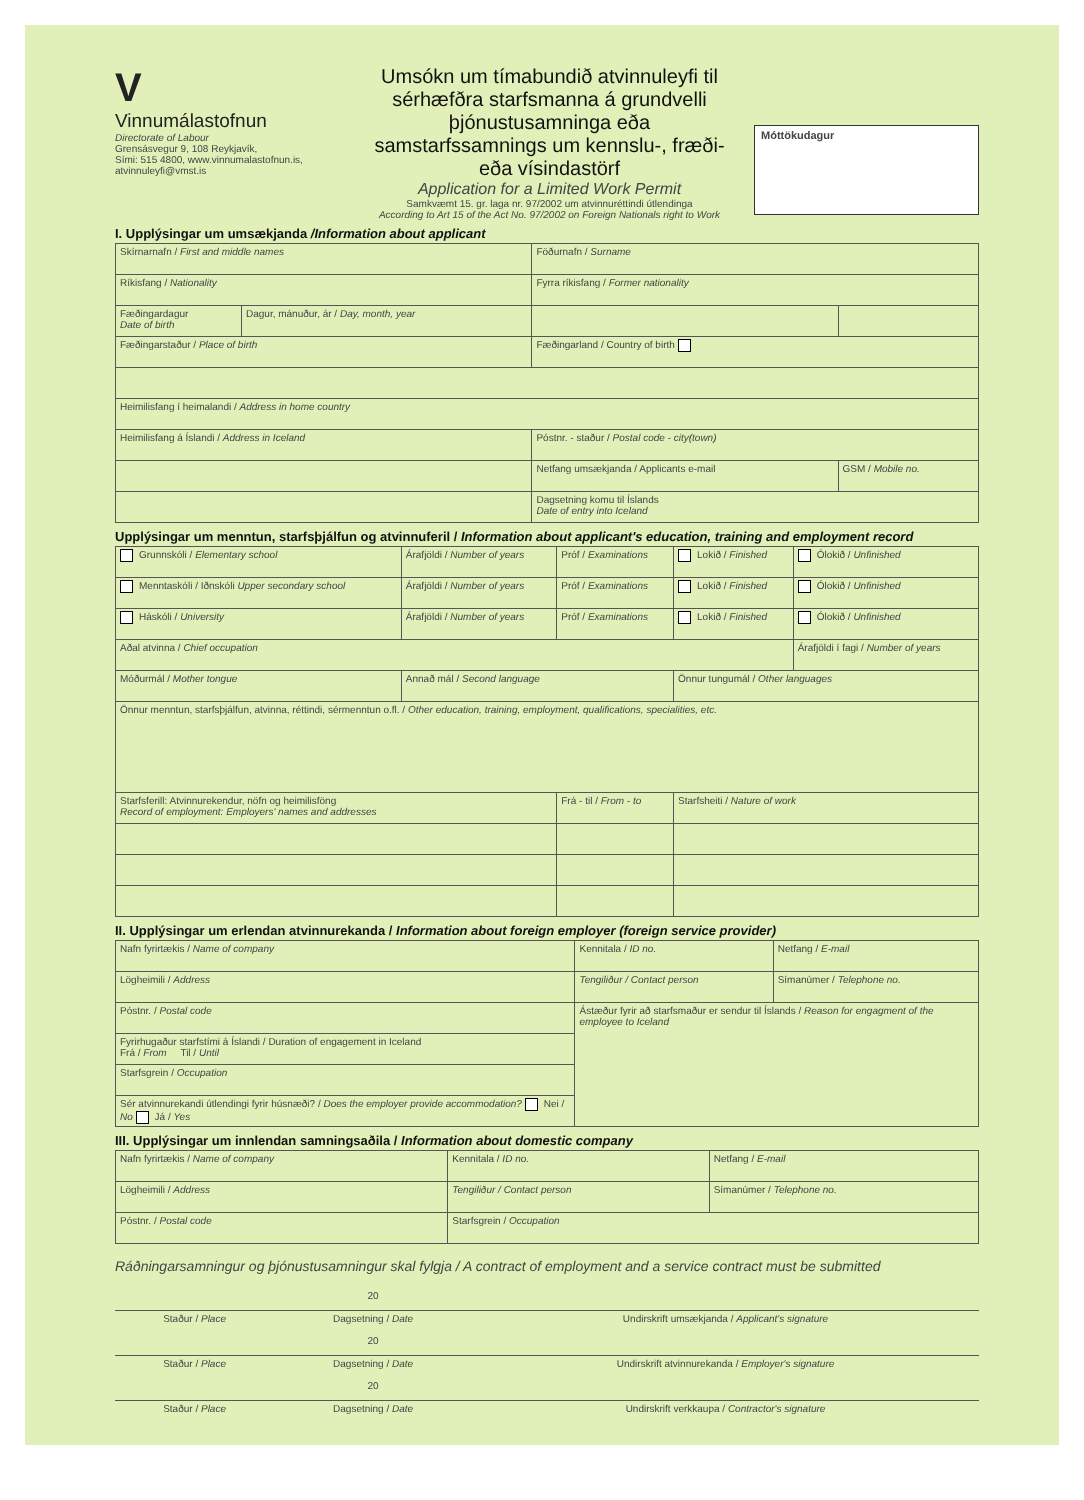V
Vinnumálastofnun
Directorate of Labour
Grensásvegur 9, 108 Reykjavík,
Sími: 515 4800, www.vinnumalastofnun.is, atvinnuleyfi@vmst.is
Umsókn um tímabundið atvinnuleyfi til sérhæfðra starfsmanna á grundvelli þjónustusamninga eða samstarfssamnings um kennslu-, fræði- eða vísindastörf
Application for a Limited Work Permit
Samkvæmt 15. gr. laga nr. 97/2002 um atvinnuréttindi útlendinga
According to Art 15 of the Act No. 97/2002 on Foreign Nationals right to Work
Móttökudagur
I. Upplýsingar um umsækjanda /Information about applicant
| Skírnarnafn / First and middle names | | Föðurnafn / Surname | |
| Ríkisfang / Nationality | | Fyrra ríkisfang / Former nationality | |
| Fæðingardagur Date of birth | Dagur, mánuður, ár / Day, month, year | | |
| Fæðingarstaður / Place of birth | | Fæðingarland / Country of birth | |
| Heimilisfang í heimalandi / Address in home country | | | |
| Heimilisfang á Íslandi / Address in Iceland | | Póstnr. - staður / Postal code - city(town) | |
| | | Netfang umsækjanda / Applicants e-mail | GSM / Mobile no. |
| | | Dagsetning komu til Íslands Date of entry into Iceland | |
Upplýsingar um menntun, starfsþjálfun og atvinnuferil / Information about applicant's education, training and employment record
| Grunnskóli / Elementary school | Árafjöldi / Number of years | Próf / Examinations | Lokið / Finished | Ólokið / Unfinished |
| Menntaskóli / Iðnskóli Upper secondary school | Árafjöldi / Number of years | Próf / Examinations | Lokið / Finished | Ólokið / Unfinished |
| Háskóli / University | Árafjöldi / Number of years | Próf / Examinations | Lokið / Finished | Ólokið / Unfinished |
| Aðal atvinna / Chief occupation | | | | Árafjöldi í fagi / Number of years |
| Móðurmál / Mother tongue | Annað mál / Second language | | Önnur tungumál / Other languages | |
| Önnur menntun, starfsþjálfun, atvinna, réttindi, sérmenntun o.fl. / Other education, training, employment, qualifications, specialities, etc. | | | | |
| Starfsferill: Atvinnurekendur, nöfn og heimilisföng Record of employment: Employers' names and addresses | | Frá - til / From - to | Starfsheiti / Nature of work | |
II. Upplýsingar um erlendan atvinnurekanda / Information about foreign employer (foreign service provider)
| Nafn fyrirtækis / Name of company | | Kennitala / ID no. | Netfang / E-mail |
| Lögheimili / Address | Tengiliður / Contact person | | Símanúmer / Telephone no. |
| Póstnr. / Postal code | Ástæður fyrir að starfsmaður er sendur til Íslands / Reason for engagment of the employee to Iceland | | |
| Fyrirhugaður starfstími á Íslandi / Duration of engagement in Iceland Frá / From Til / Until | | | |
| Starfsgrein / Occupation | | | |
| Sér atvinnurekandi útlendingi fyrir húsnæði? / Does the employer provide accommodation? Nei / No Já / Yes | | | |
III. Upplýsingar um innlendan samningsaðila / Information about domestic company
| Nafn fyrirtækis / Name of company | | Kennitala / ID no. | Netfang / E-mail |
| Lögheimili / Address | Tengiliður / Contact person | | Símanúmer / Telephone no. |
| Póstnr. / Postal code | Starfsgrein / Occupation | | |
Ráðningarsamningur og þjónustusamningur skal fylgja / A contract of employment and a service contract must be submitted
| | 20 | |
| Staður / Place | Dagsetning / Date | Undirskrift umsækjanda / Applicant's signature |
| | 20 | |
| Staður / Place | Dagsetning / Date | Undirskrift atvinnurekanda / Employer's signature |
| | 20 | |
| Staður / Place | Dagsetning / Date | Undirskrift verkkaupa / Contractor's signature |